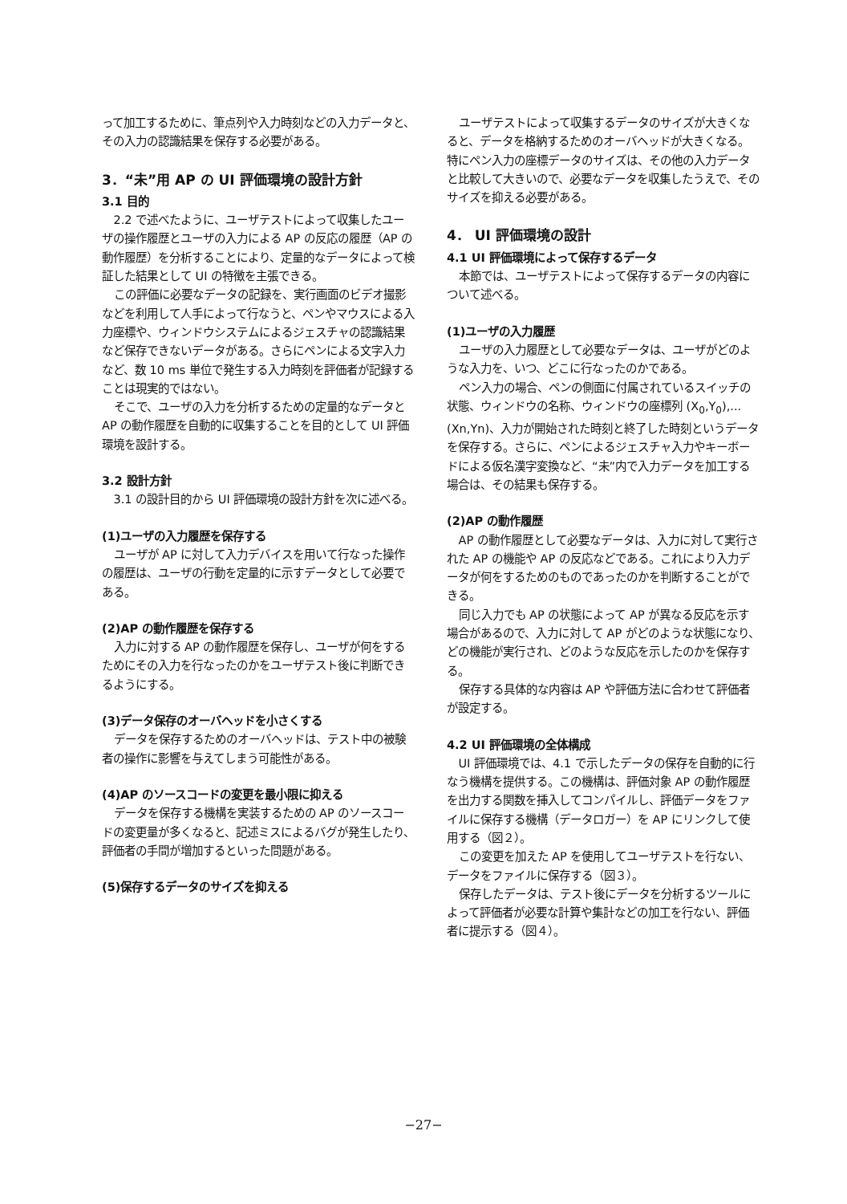って加工するために、筆点列や入力時刻などの入力データと、その入力の認識結果を保存する必要がある。
3．“未”用 AP の UI 評価環境の設計方針
3.1 目的
2.2 で述べたように、ユーザテストによって収集したユーザの操作履歴とユーザの入力による AP の反応の履歴（AP の動作履歴）を分析することにより、定量的なデータによって検証した結果として UI の特徴を主張できる。
この評価に必要なデータの記録を、実行画面のビデオ撮影などを利用して人手によって行なうと、ペンやマウスによる入力座標や、ウィンドウシステムによるジェスチャの認識結果など保存できないデータがある。さらにペンによる文字入力など、数 10 ms 単位で発生する入力時刻を評価者が記録することは現実的ではない。
そこで、ユーザの入力を分析するための定量的なデータと AP の動作履歴を自動的に収集することを目的として UI 評価環境を設計する。
3.2 設計方針
3.1 の設計目的から UI 評価環境の設計方針を次に述べる。
(1)ユーザの入力履歴を保存する
ユーザが AP に対して入力デバイスを用いて行なった操作の履歴は、ユーザの行動を定量的に示すデータとして必要である。
(2)AP の動作履歴を保存する
入力に対する AP の動作履歴を保存し、ユーザが何をするためにその入力を行なったのかをユーザテスト後に判断できるようにする。
(3)データ保存のオーバヘッドを小さくする
データを保存するためのオーバヘッドは、テスト中の被験者の操作に影響を与えてしまう可能性がある。
(4)AP のソースコードの変更を最小限に抑える
データを保存する機構を実装するための AP のソースコードの変更量が多くなると、記述ミスによるバグが発生したり、評価者の手間が増加するといった問題がある。
(5)保存するデータのサイズを抑える
ユーザテストによって収集するデータのサイズが大きくなると、データを格納するためのオーバヘッドが大きくなる。特にペン入力の座標データのサイズは、その他の入力データと比較して大きいので、必要なデータを収集したうえで、そのサイズを抑える必要がある。
4． UI 評価環境の設計
4.1 UI 評価環境によって保存するデータ
本節では、ユーザテストによって保存するデータの内容について述べる。
(1)ユーザの入力履歴
ユーザの入力履歴として必要なデータは、ユーザがどのような入力を、いつ、どこに行なったのかである。
ペン入力の場合、ペンの側面に付属されているスイッチの状態、ウィンドウの名称、ウィンドウの座標列 (X<sub>0</sub>,Y<sub>0</sub>),...(Xn,Yn)、入力が開始された時刻と終了した時刻というデータを保存する。さらに、ペンによるジェスチャ入力やキーボードによる仮名漢字変換など、“未”内で入力データを加工する場合は、その結果も保存する。
(2)AP の動作履歴
AP の動作履歴として必要なデータは、入力に対して実行された AP の機能や AP の反応などである。これにより入力データが何をするためのものであったのかを判断することができる。
同じ入力でも AP の状態によって AP が異なる反応を示す場合があるので、入力に対して AP がどのような状態になり、どの機能が実行され、どのような反応を示したのかを保存する。
保存する具体的な内容は AP や評価方法に合わせて評価者が設定する。
4.2 UI 評価環境の全体構成
UI 評価環境では、4.1 で示したデータの保存を自動的に行なう機構を提供する。この機構は、評価対象 AP の動作履歴を出力する関数を挿入してコンパイルし、評価データをファイルに保存する機構（データロガー）を AP にリンクして使用する（図２）。
この変更を加えた AP を使用してユーザテストを行ない、データをファイルに保存する（図３）。
保存したデータは、テスト後にデータを分析するツールによって評価者が必要な計算や集計などの加工を行ない、評価者に提示する（図４）。
−27−